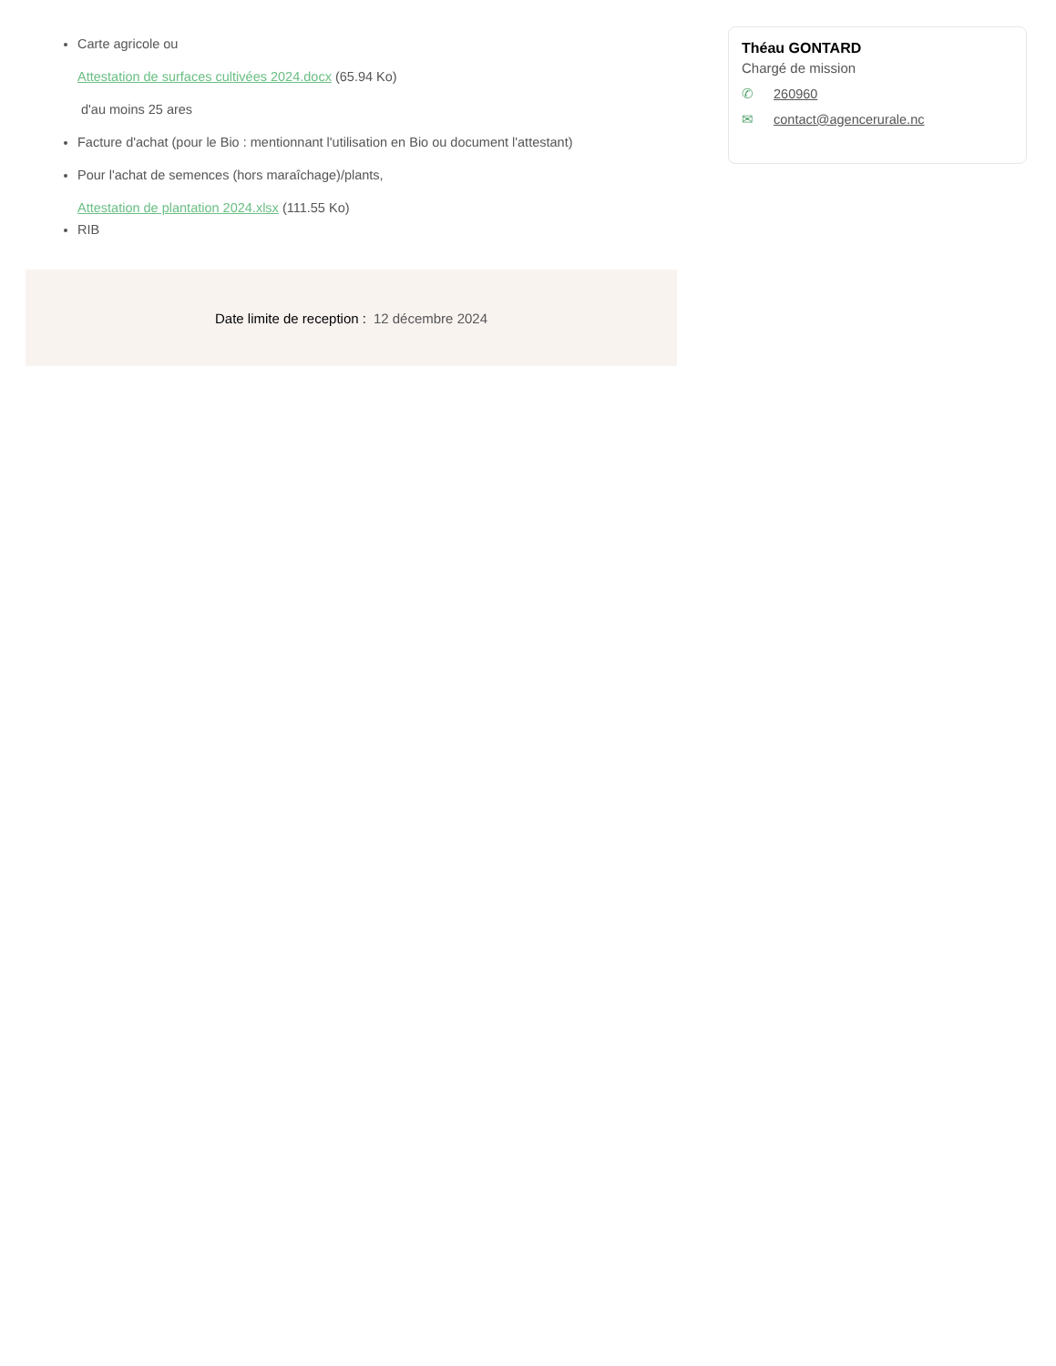Carte agricole ou
Attestation de surfaces cultivées 2024.docx (65.94 Ko)
d'au moins 25 ares
Facture d'achat (pour le Bio : mentionnant l'utilisation en Bio ou document l'attestant)
Pour l'achat de semences (hors maraîchage)/plants,
Attestation de plantation 2024.xlsx (111.55 Ko)
RIB
Date limite de reception : 12 décembre 2024
Théau GONTARD
Chargé de mission
✆ 260960
✉ contact@agencerurale.nc